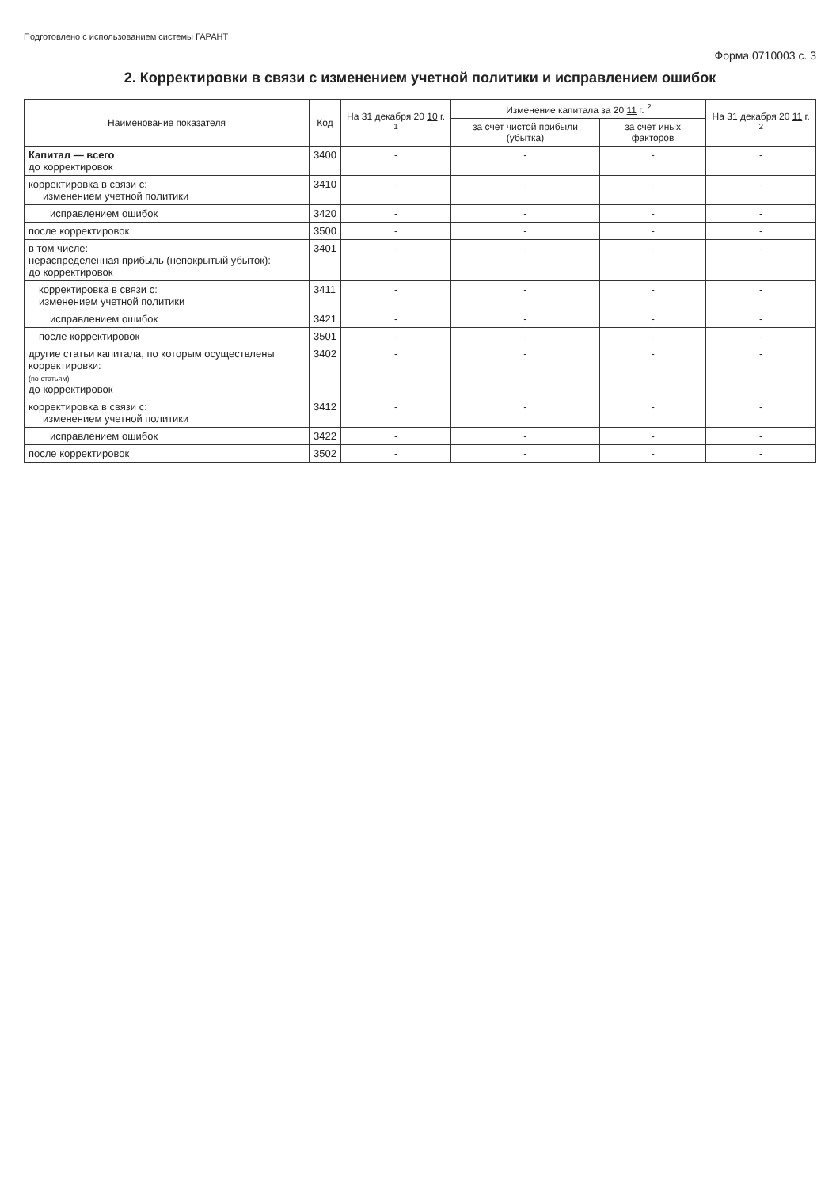Подготовлено с использованием системы ГАРАНТ
Форма 0710003 с. 3
2. Корректировки в связи с изменением учетной политики и исправлением ошибок
| Наименование показателя | Код | На 31 декабря 20 10 г. <sup>1</sup> | Изменение капитала за 20 11 г. <sup>2</sup> | | На 31 декабря 20 11 г. <sup>2</sup> |
| --- | --- | --- | --- | --- | --- |
| | | | за счет чистой прибыли (убытка) | за счет иных факторов | |
| Капитал — всего до корректировок | 3400 | - | - | - | - |
| корректировка в связи с: изменением учетной политики | 3410 | - | - | - | - |
| исправлением ошибок | 3420 | - | - | - | - |
| после корректировок | 3500 | - | - | - | - |
| в том числе: нераспределенная прибыль (непокрытый убыток): до корректировок | 3401 | - | - | - | - |
| корректировка в связи с: изменением учетной политики | 3411 | - | - | - | - |
| исправлением ошибок | 3421 | - | - | - | - |
| после корректировок | 3501 | - | - | - | - |
| другие статьи капитала, по которым осуществлены корректировки: (по статьям) до корректировок | 3402 | - | - | - | - |
| корректировка в связи с: изменением учетной политики | 3412 | - | - | - | - |
| исправлением ошибок | 3422 | - | - | - | - |
| после корректировок | 3502 | - | - | - | - |